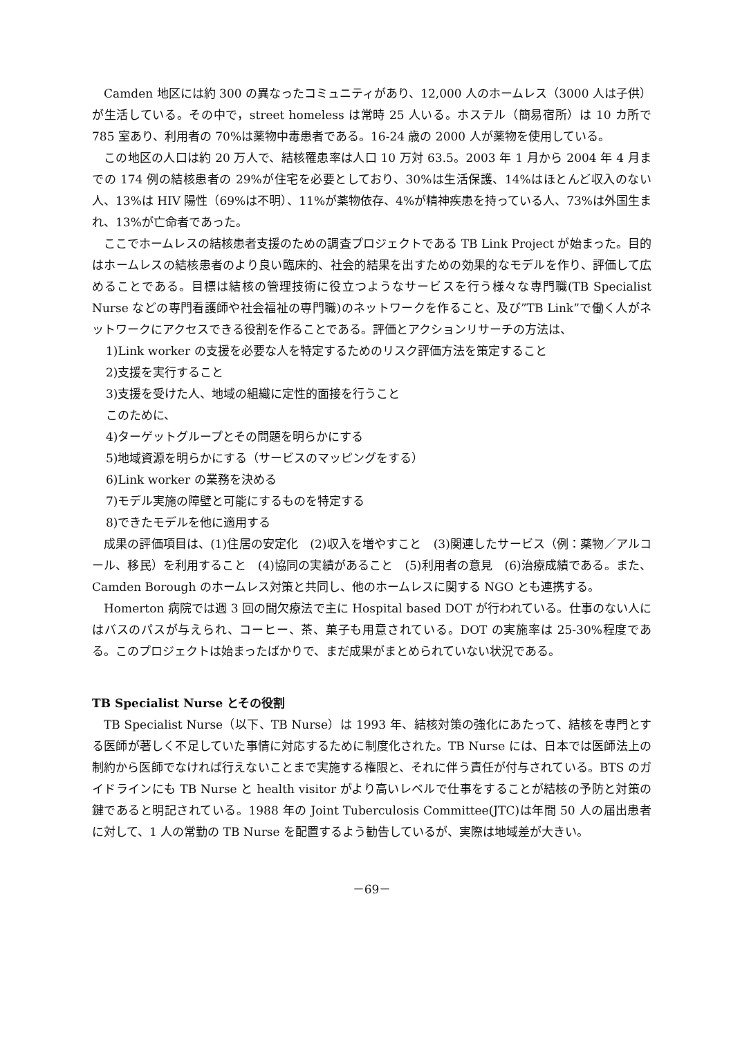Camden 地区には約 300 の異なったコミュニティがあり、12,000 人のホームレス（3000 人は子供）が生活している。その中で，street homeless は常時 25 人いる。ホステル（簡易宿所）は 10 カ所で 785 室あり、利用者の 70%は薬物中毒患者である。16-24 歳の 2000 人が薬物を使用している。
この地区の人口は約 20 万人で、結核罹患率は人口 10 万対 63.5。2003 年 1 月から 2004 年 4 月までの 174 例の結核患者の 29%が住宅を必要としており、30%は生活保護、14%はほとんど収入のない人、13%は HIV 陽性（69%は不明）、11%が薬物依存、4%が精神疾患を持っている人、73%は外国生まれ、13%が亡命者であった。
ここでホームレスの結核患者支援のための調査プロジェクトである TB Link Project が始まった。目的はホームレスの結核患者のより良い臨床的、社会的結果を出すための効果的なモデルを作り、評価して広めることである。目標は結核の管理技術に役立つようなサービスを行う様々な専門職(TB Specialist Nurse などの専門看護師や社会福祉の専門職)のネットワークを作ること、及び”TB Link”で働く人がネットワークにアクセスできる役割を作ることである。評価とアクションリサーチの方法は、
1)Link worker の支援を必要な人を特定するためのリスク評価方法を策定すること
2)支援を実行すること
3)支援を受けた人、地域の組織に定性的面接を行うこと
このために、
4)ターゲットグループとその問題を明らかにする
5)地域資源を明らかにする（サービスのマッピングをする）
6)Link worker の業務を決める
7)モデル実施の障壁と可能にするものを特定する
8)できたモデルを他に適用する
成果の評価項目は、(1)住居の安定化　(2)収入を増やすこと　(3)関連したサービス（例：薬物／アルコール、移民）を利用すること　(4)協同の実績があること　(5)利用者の意見　(6)治療成績である。また、Camden Borough のホームレス対策と共同し、他のホームレスに関する NGO とも連携する。
Homerton 病院では週 3 回の間欠療法で主に Hospital based DOT が行われている。仕事のない人にはバスのパスが与えられ、コーヒー、茶、菓子も用意されている。DOT の実施率は 25-30%程度である。このプロジェクトは始まったばかりで、まだ成果がまとめられていない状況である。
TB Specialist Nurse とその役割
TB Specialist Nurse（以下、TB Nurse）は 1993 年、結核対策の強化にあたって、結核を専門とする医師が著しく不足していた事情に対応するために制度化された。TB Nurse には、日本では医師法上の制約から医師でなければ行えないことまで実施する権限と、それに伴う責任が付与されている。BTS のガイドラインにも TB Nurse と health visitor がより高いレベルで仕事をすることが結核の予防と対策の鍵であると明記されている。1988 年の Joint Tuberculosis Committee(JTC)は年間 50 人の届出患者に対して、1 人の常勤の TB Nurse を配置するよう勧告しているが、実際は地域差が大きい。
－69－